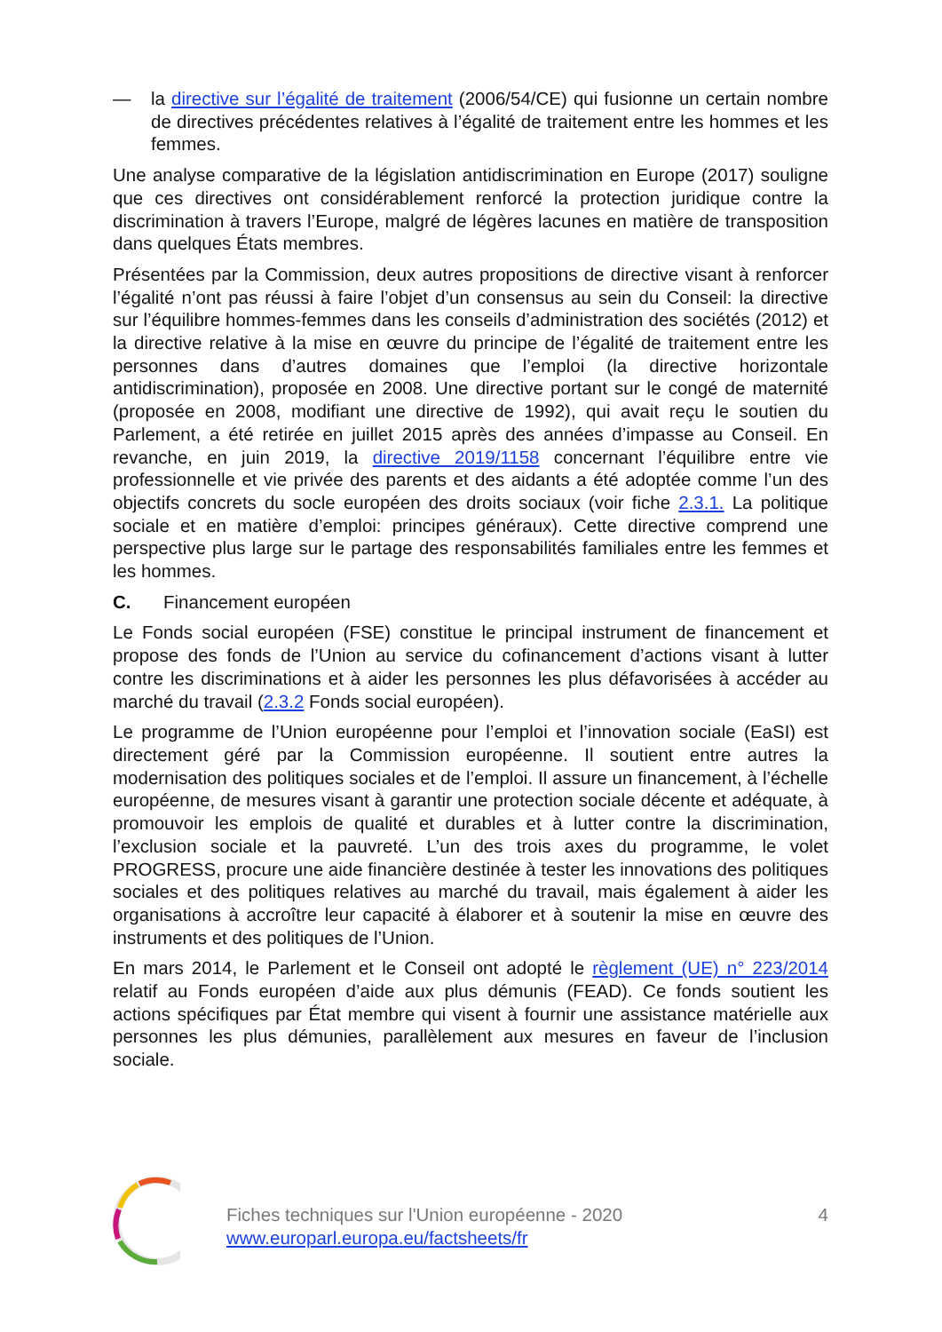— la directive sur l’égalité de traitement (2006/54/CE) qui fusionne un certain nombre de directives précédentes relatives à l’égalité de traitement entre les hommes et les femmes.
Une analyse comparative de la législation antidiscrimination en Europe (2017) souligne que ces directives ont considérablement renforcé la protection juridique contre la discrimination à travers l’Europe, malgré de légères lacunes en matière de transposition dans quelques États membres.
Présentées par la Commission, deux autres propositions de directive visant à renforcer l’égalité n’ont pas réussi à faire l’objet d’un consensus au sein du Conseil: la directive sur l’équilibre hommes-femmes dans les conseils d’administration des sociétés (2012) et la directive relative à la mise en œuvre du principe de l’égalité de traitement entre les personnes dans d’autres domaines que l’emploi (la directive horizontale antidiscrimination), proposée en 2008. Une directive portant sur le congé de maternité (proposée en 2008, modifiant une directive de 1992), qui avait reçu le soutien du Parlement, a été retirée en juillet 2015 après des années d’impasse au Conseil. En revanche, en juin 2019, la directive 2019/1158 concernant l’équilibre entre vie professionnelle et vie privée des parents et des aidants a été adoptée comme l’un des objectifs concrets du socle européen des droits sociaux (voir fiche 2.3.1. La politique sociale et en matière d’emploi: principes généraux). Cette directive comprend une perspective plus large sur le partage des responsabilités familiales entre les femmes et les hommes.
C. Financement européen
Le Fonds social européen (FSE) constitue le principal instrument de financement et propose des fonds de l’Union au service du cofinancement d’actions visant à lutter contre les discriminations et à aider les personnes les plus défavorisées à accéder au marché du travail (2.3.2 Fonds social européen).
Le programme de l’Union européenne pour l’emploi et l’innovation sociale (EaSI) est directement géré par la Commission européenne. Il soutient entre autres la modernisation des politiques sociales et de l’emploi. Il assure un financement, à l’échelle européenne, de mesures visant à garantir une protection sociale décente et adéquate, à promouvoir les emplois de qualité et durables et à lutter contre la discrimination, l’exclusion sociale et la pauvreté. L’un des trois axes du programme, le volet PROGRESS, procure une aide financière destinée à tester les innovations des politiques sociales et des politiques relatives au marché du travail, mais également à aider les organisations à accroître leur capacité à élaborer et à soutenir la mise en œuvre des instruments et des politiques de l’Union.
En mars 2014, le Parlement et le Conseil ont adopté le règlement (UE) n° 223/2014 relatif au Fonds européen d’aide aux plus démunis (FEAD). Ce fonds soutient les actions spécifiques par État membre qui visent à fournir une assistance matérielle aux personnes les plus démunies, parallèlement aux mesures en faveur de l’inclusion sociale.
Fiches techniques sur l'Union européenne - 2020
www.europarl.europa.eu/factsheets/fr
4